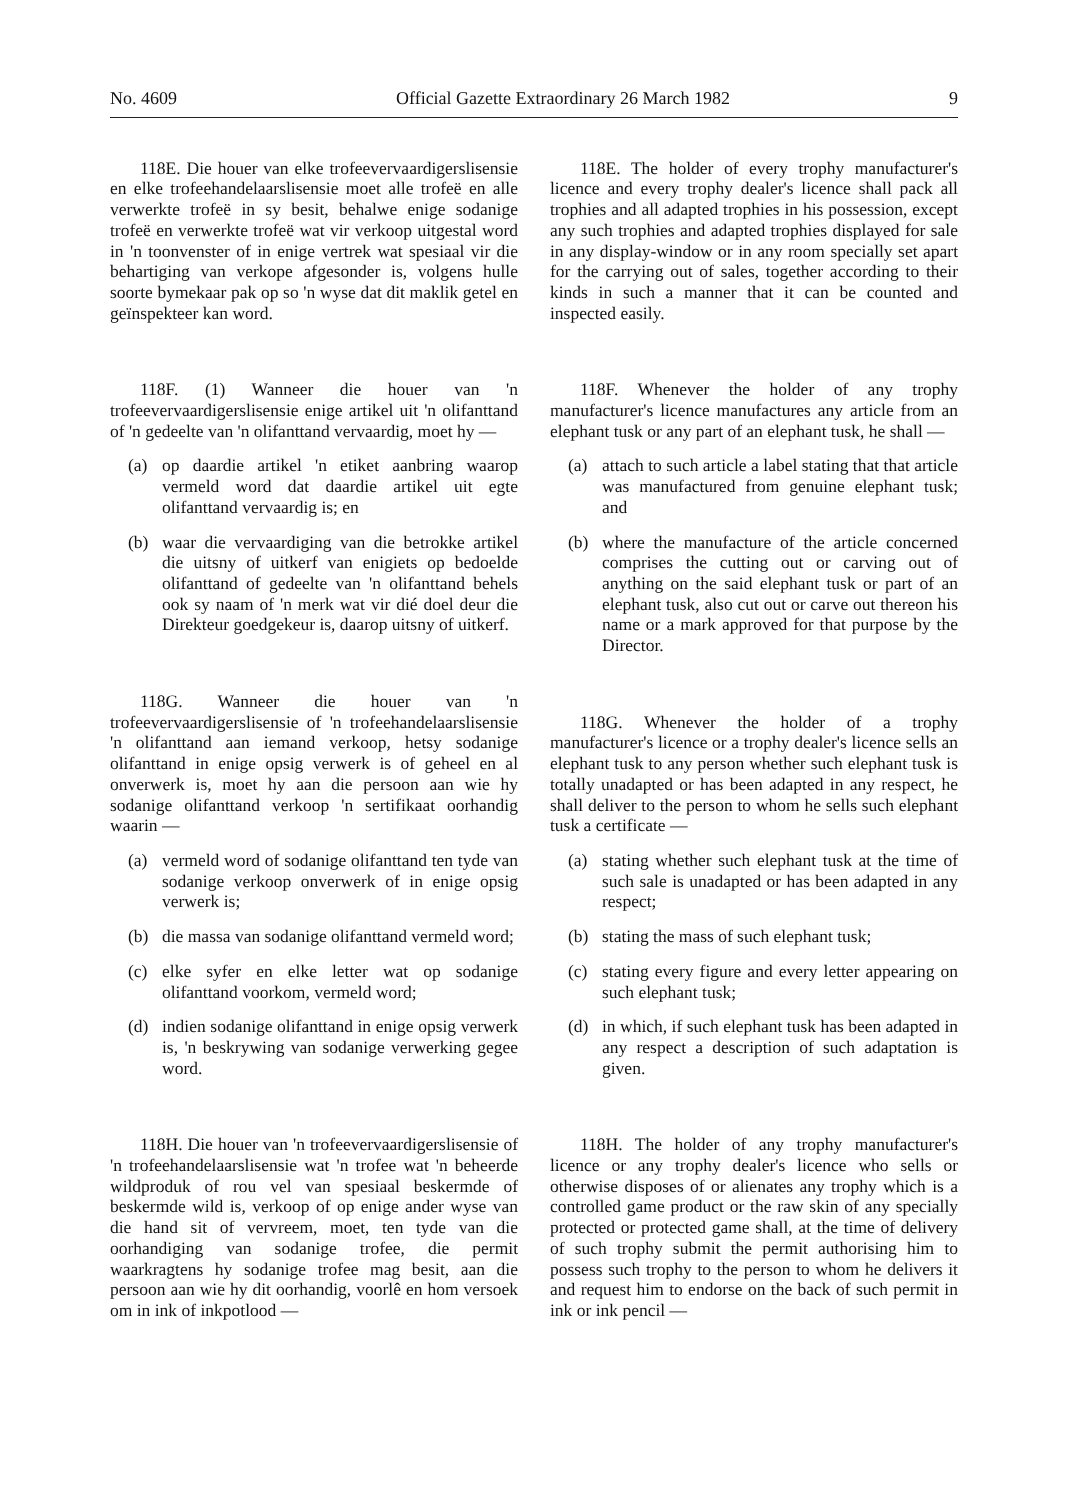No. 4609 Official Gazette Extraordinary 26 March 1982 9
118E. Die houer van elke trofeevervaardigerslisensie en elke trofeehandelaarslisensie moet alle trofeë en alle verwerkte trofeë in sy besit, behalwe enige sodanige trofeë en verwerkte trofeë wat vir verkoop uitgestal word in 'n toonvenster of in enige vertrek wat spesiaal vir die behartiging van verkope afgesonder is, volgens hulle soorte bymekaar pak op so 'n wyse dat dit maklik getel en geïnspekteer kan word.
118F. (1) Wanneer die houer van 'n trofeevervaardigerslisensie enige artikel uit 'n olifanttand of 'n gedeelte van 'n olifanttand vervaardig, moet hy —
(a) op daardie artikel 'n etiket aanbring waarop vermeld word dat daardie artikel uit egte olifanttand vervaardig is; en
(b) waar die vervaardiging van die betrokke artikel die uitsny of uitkerf van enigiets op bedoelde olifanttand of gedeelte van 'n olifanttand behels ook sy naam of 'n merk wat vir dié doel deur die Direkteur goedgekeur is, daarop uitsny of uitkerf.
118G. Wanneer die houer van 'n trofeevervaardigerslisensie of 'n trofeehandelaarslisensie 'n olifanttand aan iemand verkoop, hetsy sodanige olifanttand in enige opsig verwerk is of geheel en al onverwerk is, moet hy aan die persoon aan wie hy sodanige olifanttand verkoop 'n sertifikaat oorhandig waarin —
(a) vermeld word of sodanige olifanttand ten tyde van sodanige verkoop onverwerk of in enige opsig verwerk is;
(b) die massa van sodanige olifanttand vermeld word;
(c) elke syfer en elke letter wat op sodanige olifanttand voorkom, vermeld word;
(d) indien sodanige olifanttand in enige opsig verwerk is, 'n beskrywing van sodanige verwerking gegee word.
118H. Die houer van 'n trofeevervaardigerslisensie of 'n trofeehandelaarslisensie wat 'n trofee wat 'n beheerde wildproduk of rou vel van spesiaal beskermde of beskermde wild is, verkoop of op enige ander wyse van die hand sit of vervreem, moet, ten tyde van die oorhandiging van sodanige trofee, die permit waarkragtens hy sodanige trofee mag besit, aan die persoon aan wie hy dit oorhandig, voorlê en hom versoek om in ink of inkpotlood —
118E. The holder of every trophy manufacturer's licence and every trophy dealer's licence shall pack all trophies and all adapted trophies in his possession, except any such trophies and adapted trophies displayed for sale in any display-window or in any room specially set apart for the carrying out of sales, together according to their kinds in such a manner that it can be counted and inspected easily.
118F. Whenever the holder of any trophy manufacturer's licence manufactures any article from an elephant tusk or any part of an elephant tusk, he shall —
(a) attach to such article a label stating that that article was manufactured from genuine elephant tusk; and
(b) where the manufacture of the article concerned comprises the cutting out or carving out of anything on the said elephant tusk or part of an elephant tusk, also cut out or carve out thereon his name or a mark approved for that purpose by the Director.
118G. Whenever the holder of a trophy manufacturer's licence or a trophy dealer's licence sells an elephant tusk to any person whether such elephant tusk is totally unadapted or has been adapted in any respect, he shall deliver to the person to whom he sells such elephant tusk a certificate —
(a) stating whether such elephant tusk at the time of such sale is unadapted or has been adapted in any respect;
(b) stating the mass of such elephant tusk;
(c) stating every figure and every letter appearing on such elephant tusk;
(d) in which, if such elephant tusk has been adapted in any respect a description of such adaptation is given.
118H. The holder of any trophy manufacturer's licence or any trophy dealer's licence who sells or otherwise disposes of or alienates any trophy which is a controlled game product or the raw skin of any specially protected or protected game shall, at the time of delivery of such trophy submit the permit authorising him to possess such trophy to the person to whom he delivers it and request him to endorse on the back of such permit in ink or ink pencil —